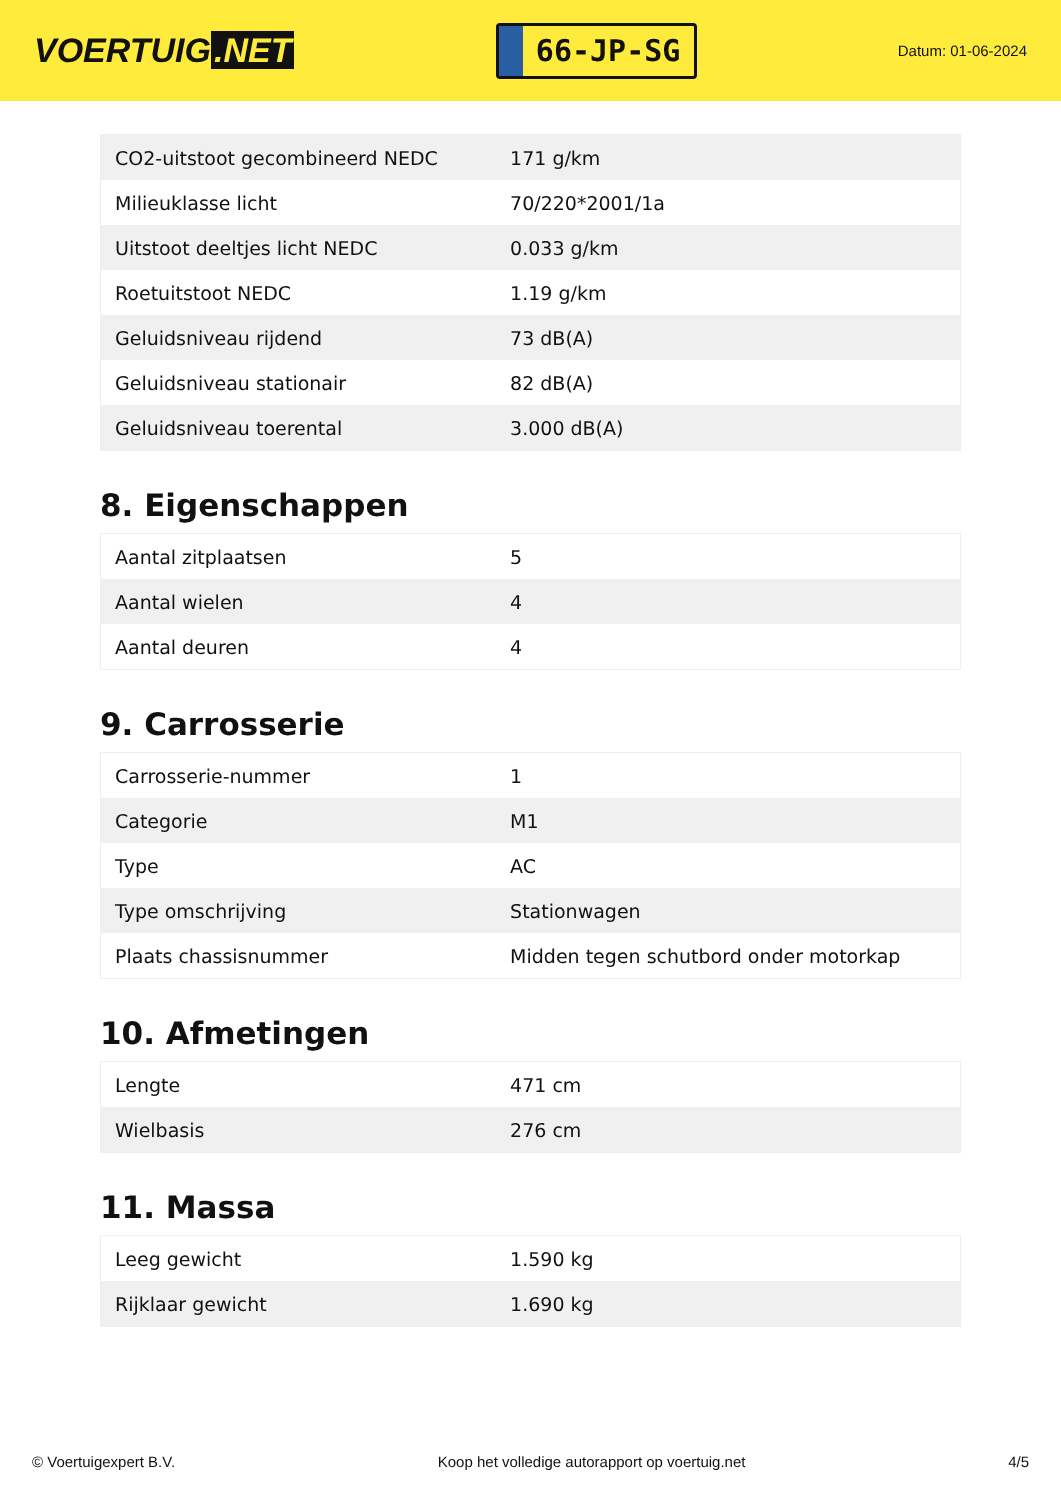VOERTUIG.NET
66-JP-SG
Datum: 01-06-2024
| CO2-uitstoot gecombineerd NEDC | 171 g/km |
| Milieuklasse licht | 70/220*2001/1a |
| Uitstoot deeltjes licht NEDC | 0.033 g/km |
| Roetuitstoot NEDC | 1.19 g/km |
| Geluidsniveau rijdend | 73 dB(A) |
| Geluidsniveau stationair | 82 dB(A) |
| Geluidsniveau toerental | 3.000 dB(A) |
8. Eigenschappen
| Aantal zitplaatsen | 5 |
| Aantal wielen | 4 |
| Aantal deuren | 4 |
9. Carrosserie
| Carrosserie-nummer | 1 |
| Categorie | M1 |
| Type | AC |
| Type omschrijving | Stationwagen |
| Plaats chassisnummer | Midden tegen schutbord onder motorkap |
10. Afmetingen
| Lengte | 471 cm |
| Wielbasis | 276 cm |
11. Massa
| Leeg gewicht | 1.590 kg |
| Rijklaar gewicht | 1.690 kg |
© Voertuigexpert B.V. Koop het volledige autorapport op voertuig.net 4/5